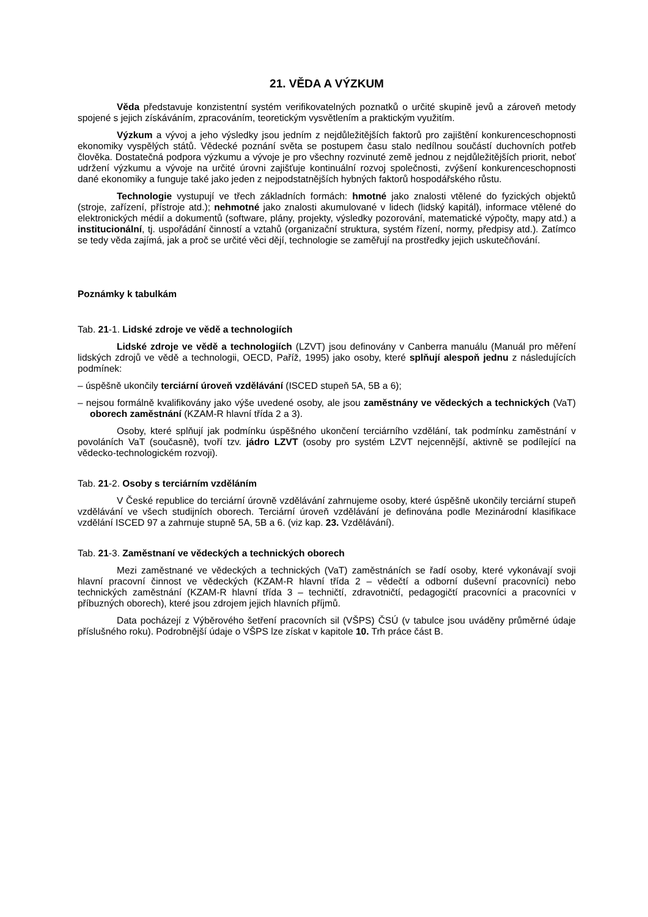21. VĚDA A VÝZKUM
Věda představuje konzistentní systém verifikovatelných poznatků o určité skupině jevů a zároveň metody spojené s jejich získáváním, zpracováním, teoretickým vysvětlením a praktickým využitím.
Výzkum a vývoj a jeho výsledky jsou jedním z nejdůležitějších faktorů pro zajištění konkurenceschopnosti ekonomiky vyspělých států. Vědecké poznání světa se postupem času stalo nedílnou součástí duchovních potřeb člověka. Dostatečná podpora výzkumu a vývoje je pro všechny rozvinuté země jednou z nejdůležitějších priorit, neboť udržení výzkumu a vývoje na určité úrovni zajišťuje kontinuální rozvoj společnosti, zvýšení konkurenceschopnosti dané ekonomiky a funguje také jako jeden z nejpodstatnějších hybných faktorů hospodářského růstu.
Technologie vystupují ve třech základních formách: hmotné jako znalosti vtělené do fyzických objektů (stroje, zařízení, přístroje atd.); nehmotné jako znalosti akumulované v lidech (lidský kapitál), informace vtělené do elektronických médií a dokumentů (software, plány, projekty, výsledky pozorování, matematické výpočty, mapy atd.) a institucionální, tj. uspořádání činností a vztahů (organizační struktura, systém řízení, normy, předpisy atd.). Zatímco se tedy věda zajímá, jak a proč se určité věci dějí, technologie se zaměřují na prostředky jejich uskutečňování.
Poznámky k tabulkám
Tab. 21-1. Lidské zdroje ve vědě a technologiích
Lidské zdroje ve vědě a technologiích (LZVT) jsou definovány v Canberra manuálu (Manuál pro měření lidských zdrojů ve vědě a technologii, OECD, Paříž, 1995) jako osoby, které splňují alespoň jednu z následujících podmínek:
– úspěšně ukončily terciární úroveň vzdělávání (ISCED stupeň 5A, 5B a 6);
– nejsou formálně kvalifikovány jako výše uvedené osoby, ale jsou zaměstnány ve vědeckých a technických (VaT) oborech zaměstnání (KZAM-R hlavní třída 2 a 3).
Osoby, které splňují jak podmínku úspěšného ukončení terciárního vzdělání, tak podmínku zaměstnání v povoláních VaT (současně), tvoří tzv. jádro LZVT (osoby pro systém LZVT nejcennější, aktivně se podílející na vědecko-technologickém rozvoji).
Tab. 21-2. Osoby s terciárním vzděláním
V České republice do terciární úrovně vzdělávání zahrnujeme osoby, které úspěšně ukončily terciární stupeň vzdělávání ve všech studijních oborech. Terciární úroveň vzdělávání je definována podle Mezinárodní klasifikace vzdělání ISCED 97 a zahrnuje stupně 5A, 5B a 6. (viz kap. 23. Vzdělávání).
Tab. 21-3. Zaměstnaní ve vědeckých a technických oborech
Mezi zaměstnané ve vědeckých a technických (VaT) zaměstnáních se řadí osoby, které vykonávají svoji hlavní pracovní činnost ve vědeckých (KZAM-R hlavní třída 2 – vědečtí a odborní duševní pracovníci) nebo technických zaměstnání (KZAM-R hlavní třída 3 – techničtí, zdravotničtí, pedagogičtí pracovníci a pracovníci v příbuzných oborech), které jsou zdrojem jejich hlavních příjmů.
Data pocházejí z Výběrového šetření pracovních sil (VŠPS) ČSÚ (v tabulce jsou uváděny průměrné údaje příslušného roku). Podrobnější údaje o VŠPS lze získat v kapitole 10. Trh práce část B.